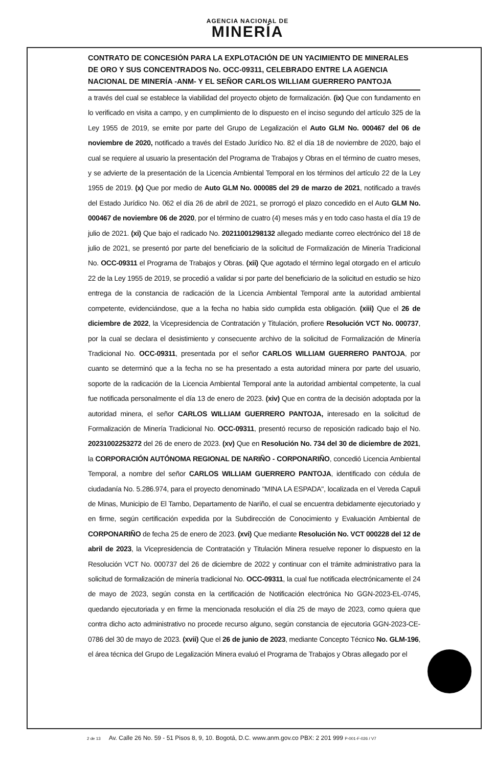AGENCIA NACIONAL DE
MINERÍA
CONTRATO DE CONCESIÓN PARA LA EXPLOTACIÓN DE UN YACIMIENTO DE MINERALES DE ORO Y SUS CONCENTRADOS No. OCC-09311, CELEBRADO ENTRE LA AGENCIA NACIONAL DE MINERÍA -ANM- Y EL SEÑOR CARLOS WILLIAM GUERRERO PANTOJA
a través del cual se establece la viabilidad del proyecto objeto de formalización. (ix) Que con fundamento en lo verificado en visita a campo, y en cumplimiento de lo dispuesto en el inciso segundo del artículo 325 de la Ley 1955 de 2019, se emite por parte del Grupo de Legalización el Auto GLM No. 000467 del 06 de noviembre de 2020, notificado a través del Estado Jurídico No. 82 el día 18 de noviembre de 2020, bajo el cual se requiere al usuario la presentación del Programa de Trabajos y Obras en el término de cuatro meses, y se advierte de la presentación de la Licencia Ambiental Temporal en los términos del artículo 22 de la Ley 1955 de 2019. (x) Que por medio de Auto GLM No. 000085 del 29 de marzo de 2021, notificado a través del Estado Jurídico No. 062 el día 26 de abril de 2021, se prorrogó el plazo concedido en el Auto GLM No. 000467 de noviembre 06 de 2020, por el término de cuatro (4) meses más y en todo caso hasta el día 19 de julio de 2021. (xi) Que bajo el radicado No. 20211001298132 allegado mediante correo electrónico del 18 de julio de 2021, se presentó por parte del beneficiario de la solicitud de Formalización de Minería Tradicional No. OCC-09311 el Programa de Trabajos y Obras. (xii) Que agotado el término legal otorgado en el articulo 22 de la Ley 1955 de 2019, se procedió a validar si por parte del beneficiario de la solicitud en estudio se hizo entrega de la constancia de radicación de la Licencia Ambiental Temporal ante la autoridad ambiental competente, evidenciándose, que a la fecha no habia sido cumplida esta obligación. (xiii) Que el 26 de diciembre de 2022, la Vicepresidencia de Contratación y Titulación, profiere Resolución VCT No. 000737, por la cual se declara el desistimiento y consecuente archivo de la solicitud de Formalización de Minería Tradicional No. OCC-09311, presentada por el señor CARLOS WILLIAM GUERRERO PANTOJA, por cuanto se determinó que a la fecha no se ha presentado a esta autoridad minera por parte del usuario, soporte de la radicación de la Licencia Ambiental Temporal ante la autoridad ambiental competente, la cual fue notificada personalmente el día 13 de enero de 2023. (xiv) Que en contra de la decisión adoptada por la autoridad minera, el señor CARLOS WILLIAM GUERRERO PANTOJA, interesado en la solicitud de Formalización de Minería Tradicional No. OCC-09311, presentó recurso de reposición radicado bajo el No. 20231002253272 del 26 de enero de 2023. (xv) Que en Resolución No. 734 del 30 de diciembre de 2021, la CORPORACIÓN AUTÓNOMA REGIONAL DE NARIÑO - CORPONARIÑO, concedió Licencia Ambiental Temporal, a nombre del señor CARLOS WILLIAM GUERRERO PANTOJA, identificado con cédula de ciudadanía No. 5.286.974, para el proyecto denominado "MINA LA ESPADA", localizada en el Vereda Capuli de Minas, Municipio de El Tambo, Departamento de Nariño, el cual se encuentra debidamente ejecutoriado y en firme, según certificación expedida por la Subdirección de Conocimiento y Evaluación Ambiental de CORPONARIÑO de fecha 25 de enero de 2023. (xvi) Que mediante Resolución No. VCT 000228 del 12 de abril de 2023, la Vicepresidencia de Contratación y Titulación Minera resuelve reponer lo dispuesto en la Resolución VCT No. 000737 del 26 de diciembre de 2022 y continuar con el trámite administrativo para la solicitud de formalización de minería tradicional No. OCC-09311, la cual fue notificada electrónicamente el 24 de mayo de 2023, según consta en la certificación de Notificación electrónica No GGN-2023-EL-0745, quedando ejecutoriada y en firme la mencionada resolución el día 25 de mayo de 2023, como quiera que contra dicho acto administrativo no procede recurso alguno, según constancia de ejecutoria GGN-2023-CE-0786 del 30 de mayo de 2023. (xvii) Que el 26 de junio de 2023, mediante Concepto Técnico No. GLM-196, el área técnica del Grupo de Legalización Minera evaluó el Programa de Trabajos y Obras allegado por el
2 de 13 Av. Calle 26 No. 59 - 51 Pisos 8, 9, 10. Bogotá, D.C. www.anm.gov.co PBX: 2 201 999 P-001-F-026 / V7